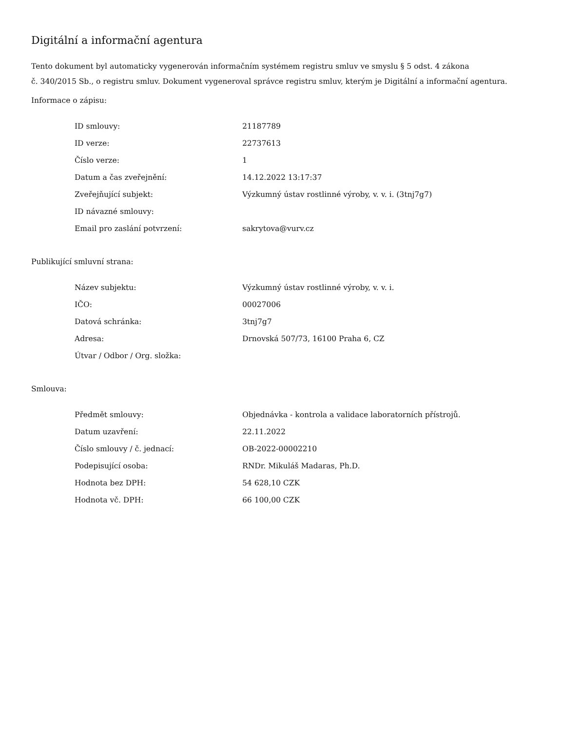Digitální a informační agentura
Tento dokument byl automaticky vygenerován informačním systémem registru smluv ve smyslu § 5 odst. 4 zákona
č. 340/2015 Sb., o registru smluv. Dokument vygeneroval správce registru smluv, kterým je Digitální a informační agentura.
Informace o zápisu:
| ID smlouvy: | 21187789 |
| ID verze: | 22737613 |
| Číslo verze: | 1 |
| Datum a čas zveřejnění: | 14.12.2022 13:17:37 |
| Zveřejňující subjekt: | Výzkumný ústav rostlinné výroby, v. v. i. (3tnj7g7) |
| ID návazné smlouvy: | |
| Email pro zaslání potvrzení: | sakrytova@vurv.cz |
Publikující smluvní strana:
| Název subjektu: | Výzkumný ústav rostlinné výroby, v. v. i. |
| IČO: | 00027006 |
| Datová schránka: | 3tnj7g7 |
| Adresa: | Drnovská 507/73, 16100 Praha 6, CZ |
| Útvar / Odbor / Org. složka: | |
Smlouva:
| Předmět smlouvy: | Objednávka - kontrola a validace laboratorních přístrojů. |
| Datum uzavření: | 22.11.2022 |
| Číslo smlouvy / č. jednací: | OB-2022-00002210 |
| Podepisující osoba: | RNDr. Mikuláš Madaras, Ph.D. |
| Hodnota bez DPH: | 54 628,10 CZK |
| Hodnota vč. DPH: | 66 100,00 CZK |